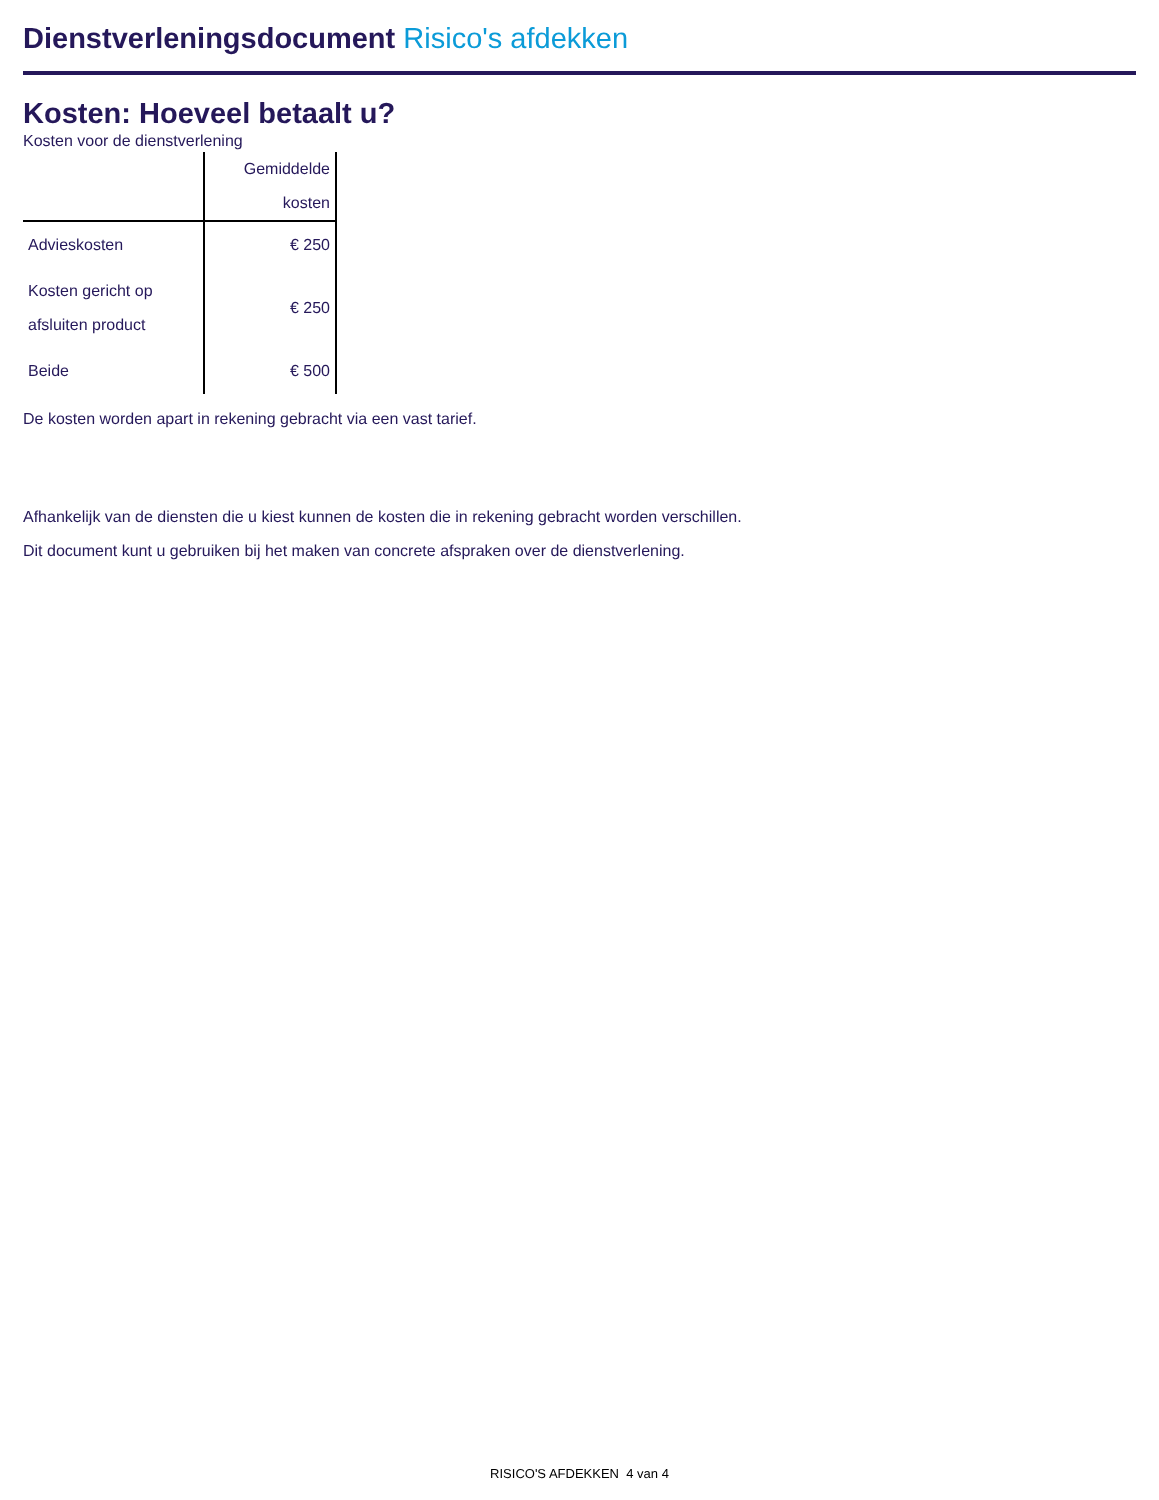Dienstverleningsdocument Risico's afdekken
Kosten: Hoeveel betaalt u?
Kosten voor de dienstverlening
| | Gemiddelde kosten |
| --- | --- |
| Advieskosten | € 250 |
| Kosten gericht op afsluiten product | € 250 |
| Beide | € 500 |
De kosten worden apart in rekening gebracht via een vast tarief.
Afhankelijk van de diensten die u kiest kunnen de kosten die in rekening gebracht worden verschillen.
Dit document kunt u gebruiken bij het maken van concrete afspraken over de dienstverlening.
RISICO'S AFDEKKEN 4 van 4